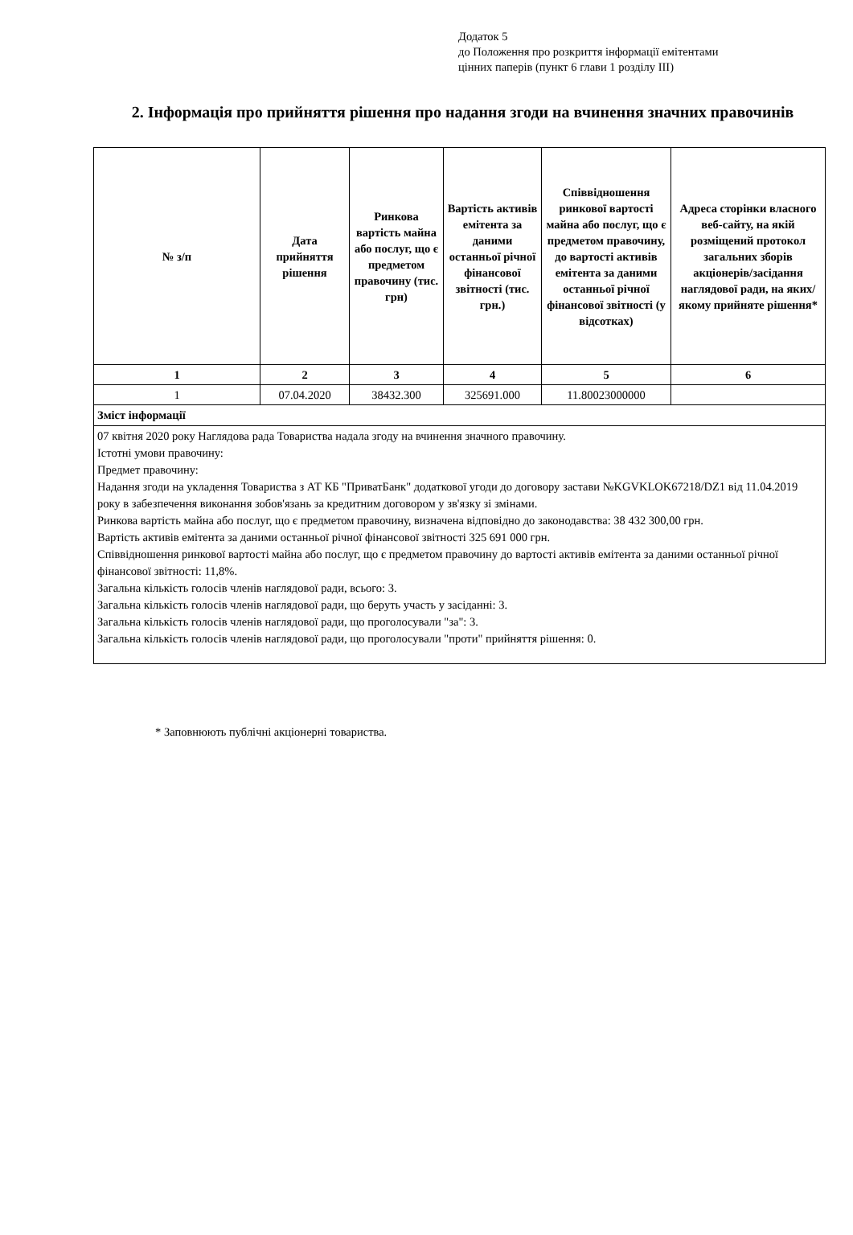Додаток 5
до Положення про розкриття інформації емітентами
цінних паперів (пункт 6 глави 1 розділу III)
2. Інформація про прийняття рішення про надання згоди на вчинення значних правочинів
| № з/п | Дата прийняття рішення | Ринкова вартість майна або послуг, що є предметом правочину (тис. грн) | Вартість активів емітента за даними останньої річної фінансової звітності (тис. грн.) | Співвідношення ринкової вартості майна або послуг, що є предметом правочину, до вартості активів емітента за даними останньої річної фінансової звітності (у відсотках) | Адреса сторінки власного веб-сайту, на якій розміщений протокол загальних зборів акціонерів/засідання наглядової ради, на яких/якому прийняте рішення* |
| --- | --- | --- | --- | --- | --- |
| 1 | 2 | 3 | 4 | 5 | 6 |
| 1 | 07.04.2020 | 38432.300 | 325691.000 | 11.80023000000 | |
| Зміст інформації | | | | | |
| 07 квітня 2020 року Наглядова рада Товариства надала згоду на вчинення значного правочину. Істотні умови правочину: Предмет правочину: Надання згоди на укладення Товариства з АТ КБ "ПриватБанк" додаткової угоди до договору застави №KGVKLOK67218/DZ1 від 11.04.2019 року в забезпечення виконання зобов'язань за кредитним договором у зв'язку зі змінами. Ринкова вартість майна або послуг, що є предметом правочину, визначена відповідно до законодавства: 38 432 300,00 грн. Вартість активів емітента за даними останньої річної фінансової звітності 325 691 000 грн. Співвідношення ринкової вартості майна або послуг, що є предметом правочину до вартості активів емітента за даними останньої річної фінансової звітності: 11,8%. Загальна кількість голосів членів наглядової ради, всього: 3. Загальна кількість голосів членів наглядової ради, що беруть участь у засіданні: 3. Загальна кількість голосів членів наглядової ради, що проголосували "за": 3. Загальна кількість голосів членів наглядової ради, що проголосували "проти" прийняття рішення: 0. | | | | | |
* Заповнюють публічні акціонерні товариства.